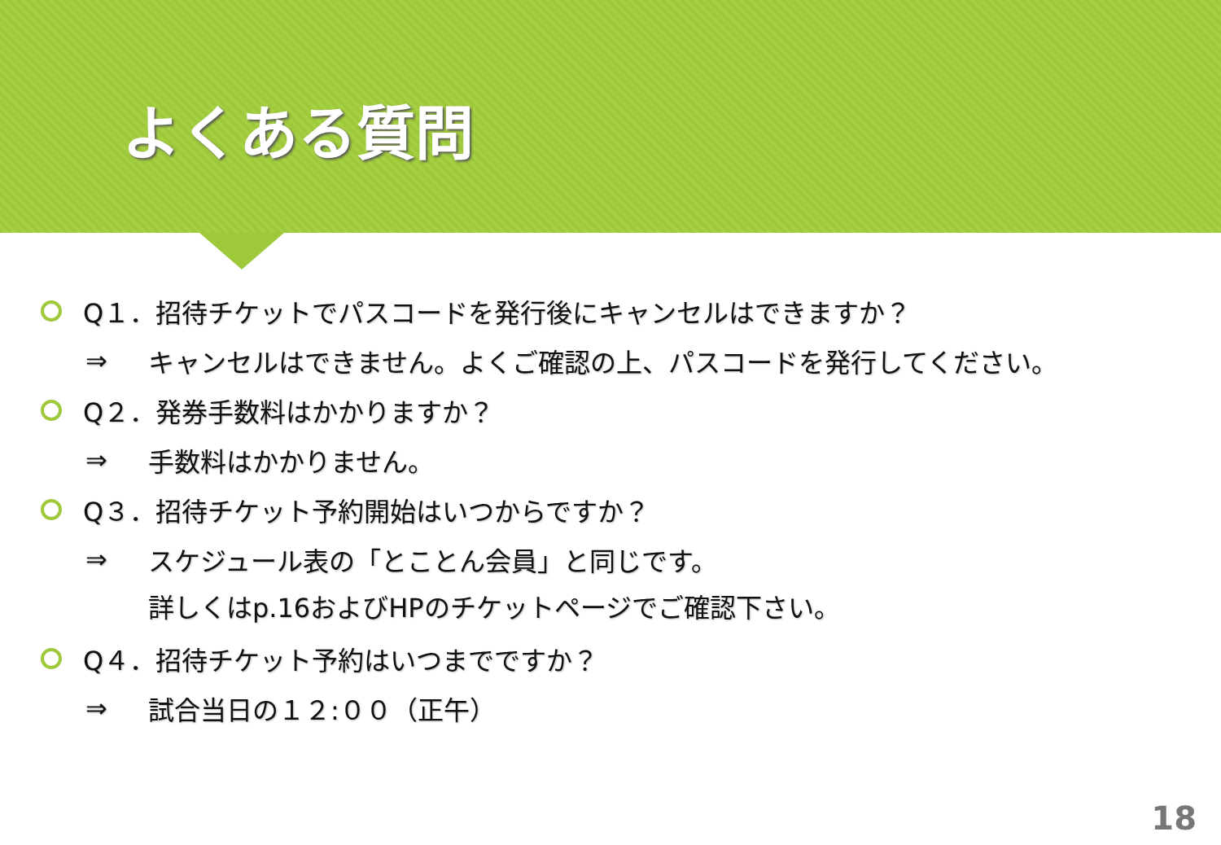よくある質問
Q１．招待チケットでパスコードを発行後にキャンセルはできますか？
⇒ キャンセルはできません。よくご確認の上、パスコードを発行してください。
Q２．発券手数料はかかりますか？
⇒ 手数料はかかりません。
Q３．招待チケット予約開始はいつからですか？
⇒ スケジュール表の「とことん会員」と同じです。
詳しくはp.16およびHPのチケットページでご確認下さい。
Q４．招待チケット予約はいつまでですか？
⇒ 試合当日の１２:００（正午）
18